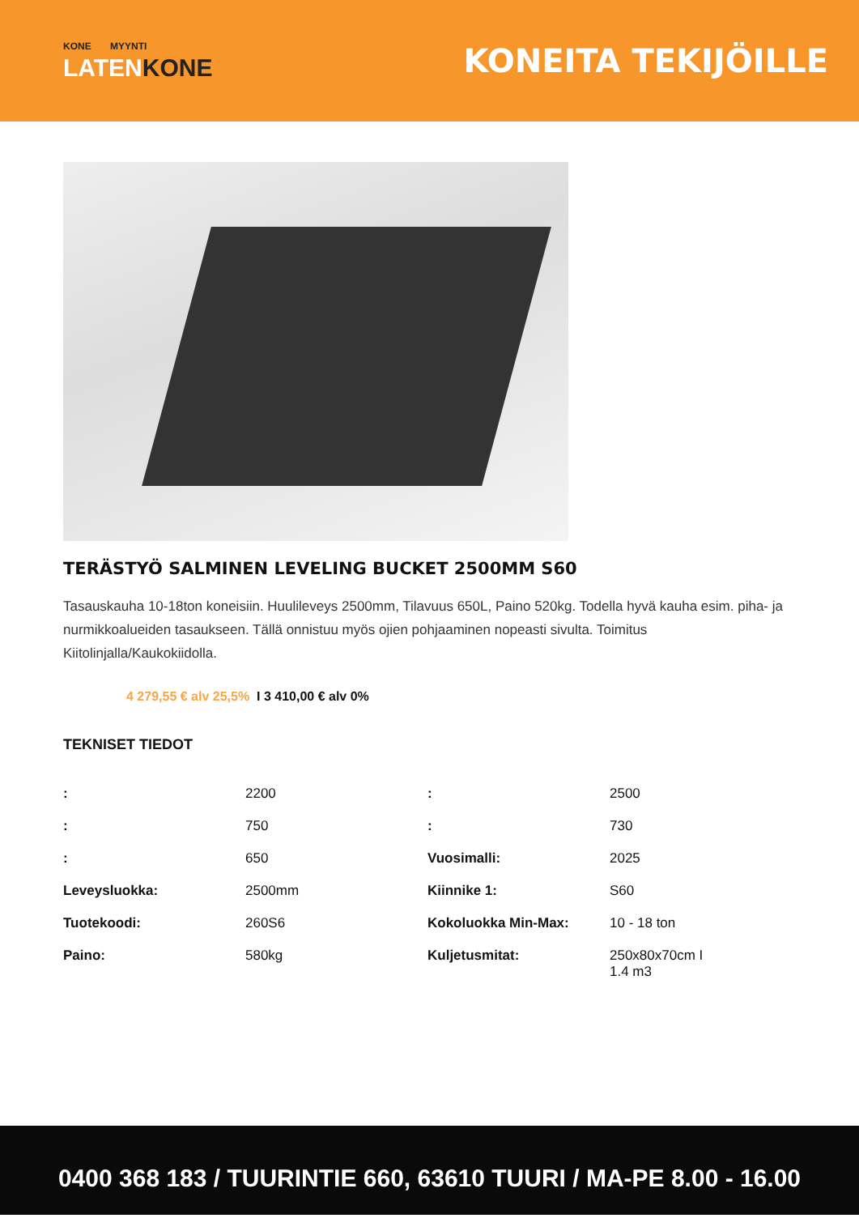KONE MYYNTI
LATENKONE
KONEITA TEKIJÖILLE
TERÄSTYÖ SALMINEN LEVELING BUCKET 2500MM S60
Tasauskauha 10-18ton koneisiin. Huulileveys 2500mm, Tilavuus 650L, Paino 520kg. Todella hyvä kauha esim. piha- ja nurmikkoalueiden tasaukseen. Tällä onnistuu myös ojien pohjaaminen nopeasti sivulta. Toimitus Kiitolinjalla/Kaukokiidolla.
4 279,55 € alv 25,5% I 3 410,00 € alv 0%
TEKNISET TIEDOT
| : | 2200 | : | 2500 |
| : | 750 | : | 730 |
| : | 650 | Vuosimalli: | 2025 |
| Leveysluokka: | 2500mm | Kiinnike 1: | S60 |
| Tuotekoodi: | 260S6 | Kokoluokka Min-Max: | 10 - 18 ton |
| Paino: | 580kg | Kuljetusmitat: | 250x80x70cm I 1.4 m3 |
0400 368 183 / TUURINTIE 660, 63610 TUURI / MA-PE 8.00 - 16.00